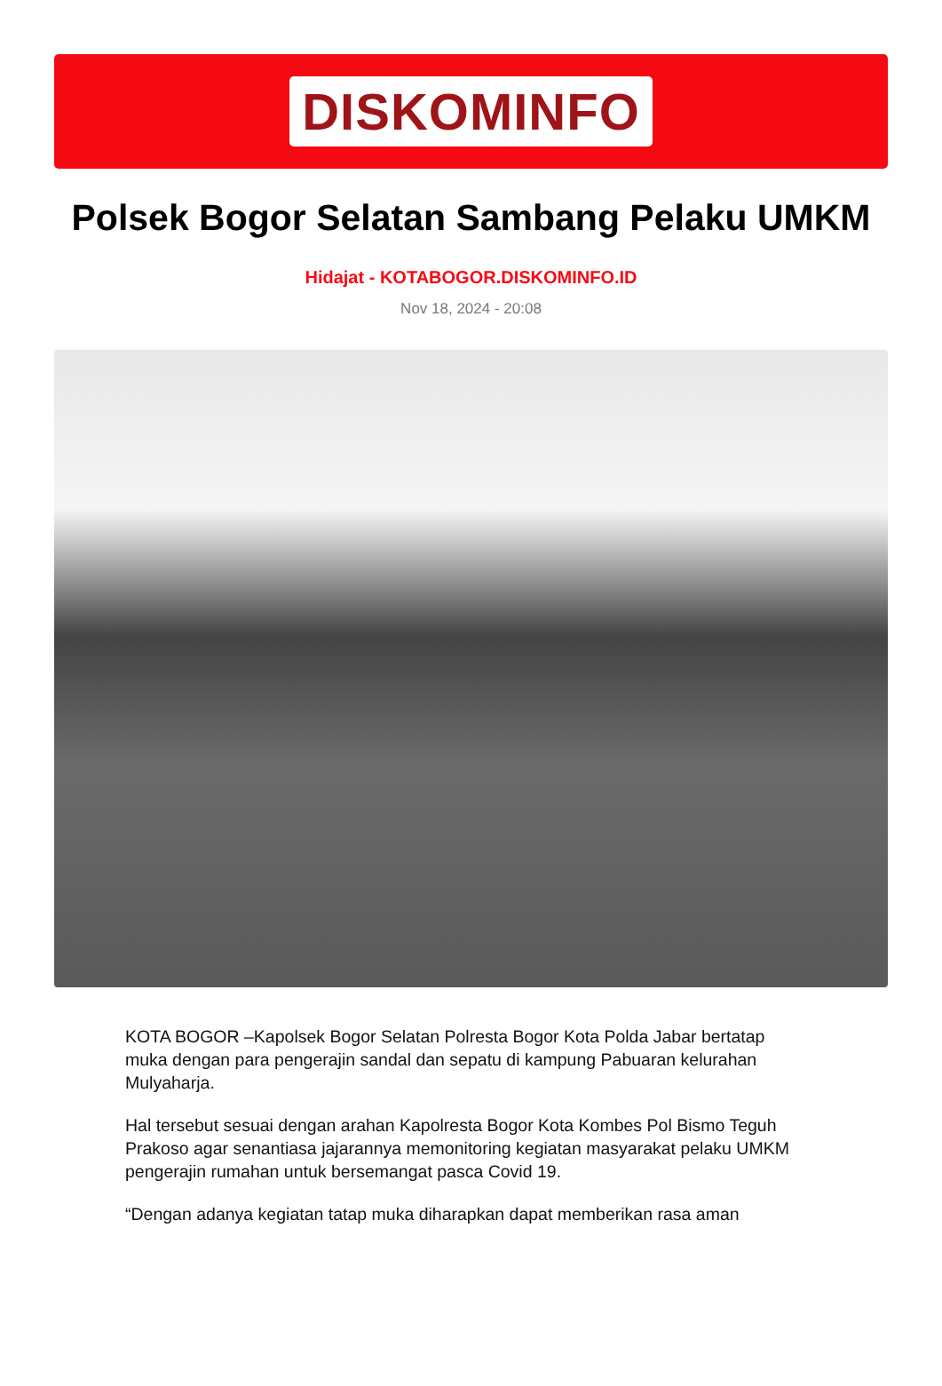DISKOMINFO
Polsek Bogor Selatan Sambang Pelaku UMKM
Hidajat - KOTABOGOR.DISKOMINFO.ID
Nov 18, 2024 - 20:08
KOTA BOGOR –Kapolsek Bogor Selatan Polresta Bogor Kota Polda Jabar bertatap muka dengan para pengerajin sandal dan sepatu di kampung Pabuaran kelurahan Mulyaharja.
Hal tersebut sesuai dengan arahan Kapolresta Bogor Kota Kombes Pol Bismo Teguh Prakoso agar senantiasa jajarannya memonitoring kegiatan masyarakat pelaku UMKM pengerajin rumahan untuk bersemangat pasca Covid 19.
“Dengan adanya kegiatan tatap muka diharapkan dapat memberikan rasa aman